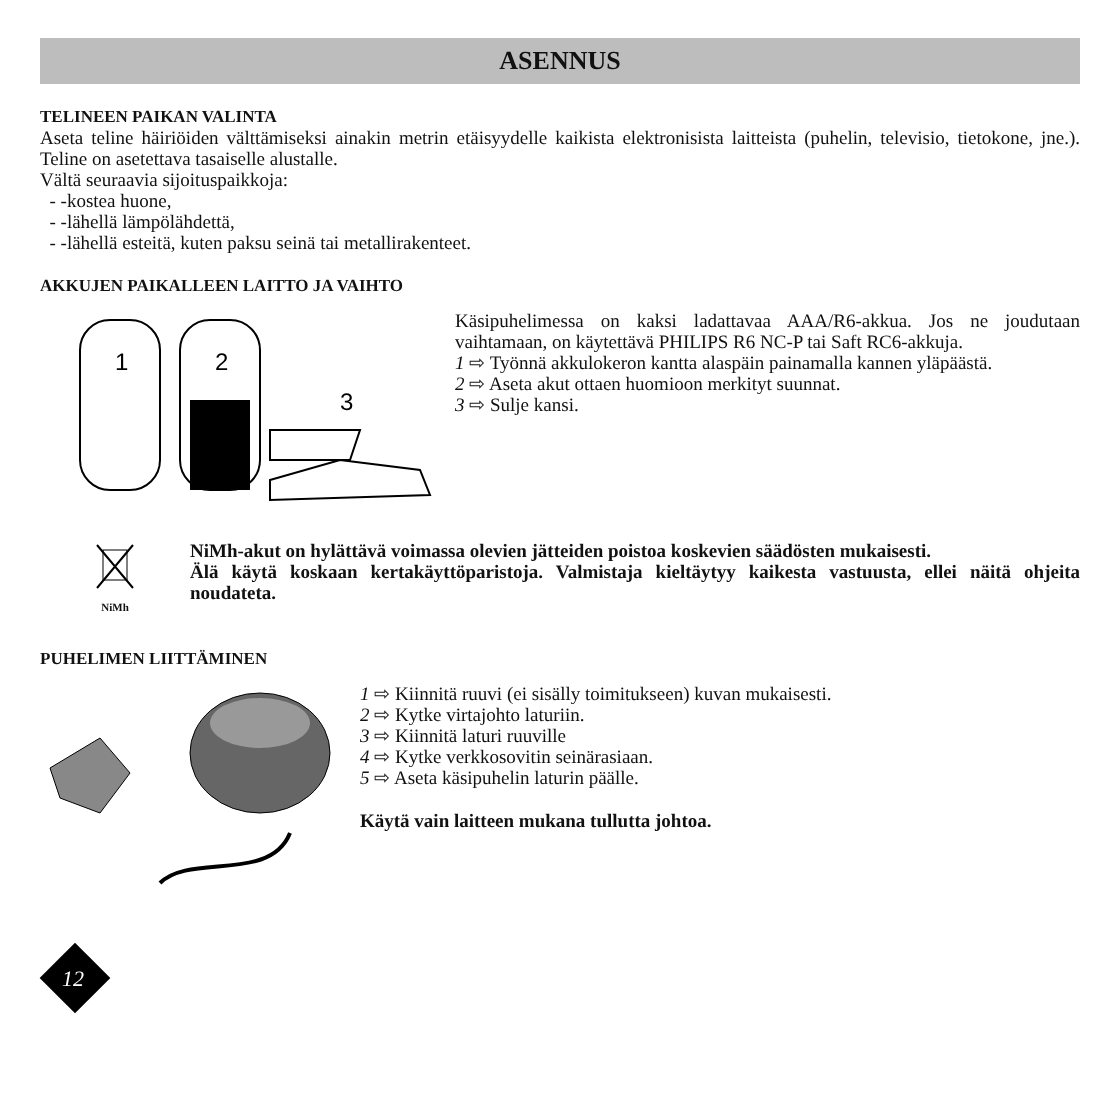ASENNUS
TELINEEN PAIKAN VALINTA
Aseta teline häiriöiden välttämiseksi ainakin metrin etäisyydelle kaikista elektronisista laitteista (puhelin, televisio, tietokone, jne.). Teline on asetettava tasaiselle alustalle.
Vältä seuraavia sijoituspaikkoja:
- -kostea huone,
- -lähellä lämpölähdettä,
- -lähellä esteitä, kuten paksu seinä tai metallirakenteet.
AKKUJEN PAIKALLEEN LAITTO JA VAIHTO
1
2
3
Käsipuhelimessa on kaksi ladattavaa AAA/R6-akkua. Jos ne joudutaan vaihtamaan, on käytettävä PHILIPS R6 NC-P tai Saft RC6-akkuja.
1 ⇨ Työnnä akkulokeron kantta alaspäin painamalla kannen yläpäästä.
2 ⇨ Aseta akut ottaen huomioon merkityt suunnat.
3 ⇨ Sulje kansi.
NiMh
NiMh-akut on hylättävä voimassa olevien jätteiden poistoa koskevien säädösten mukaisesti.
Älä käytä koskaan kertakäyttöparistoja. Valmistaja kieltäytyy kaikesta vastuusta, ellei näitä ohjeita noudateta.
PUHELIMEN LIITTÄMINEN
1 ⇨ Kiinnitä ruuvi (ei sisälly toimitukseen) kuvan mukaisesti.
2 ⇨ Kytke virtajohto laturiin.
3 ⇨ Kiinnitä laturi ruuville
4 ⇨ Kytke verkkosovitin seinärasiaan.
5 ⇨ Aseta käsipuhelin laturin päälle.
Käytä vain laitteen mukana tullutta johtoa.
12